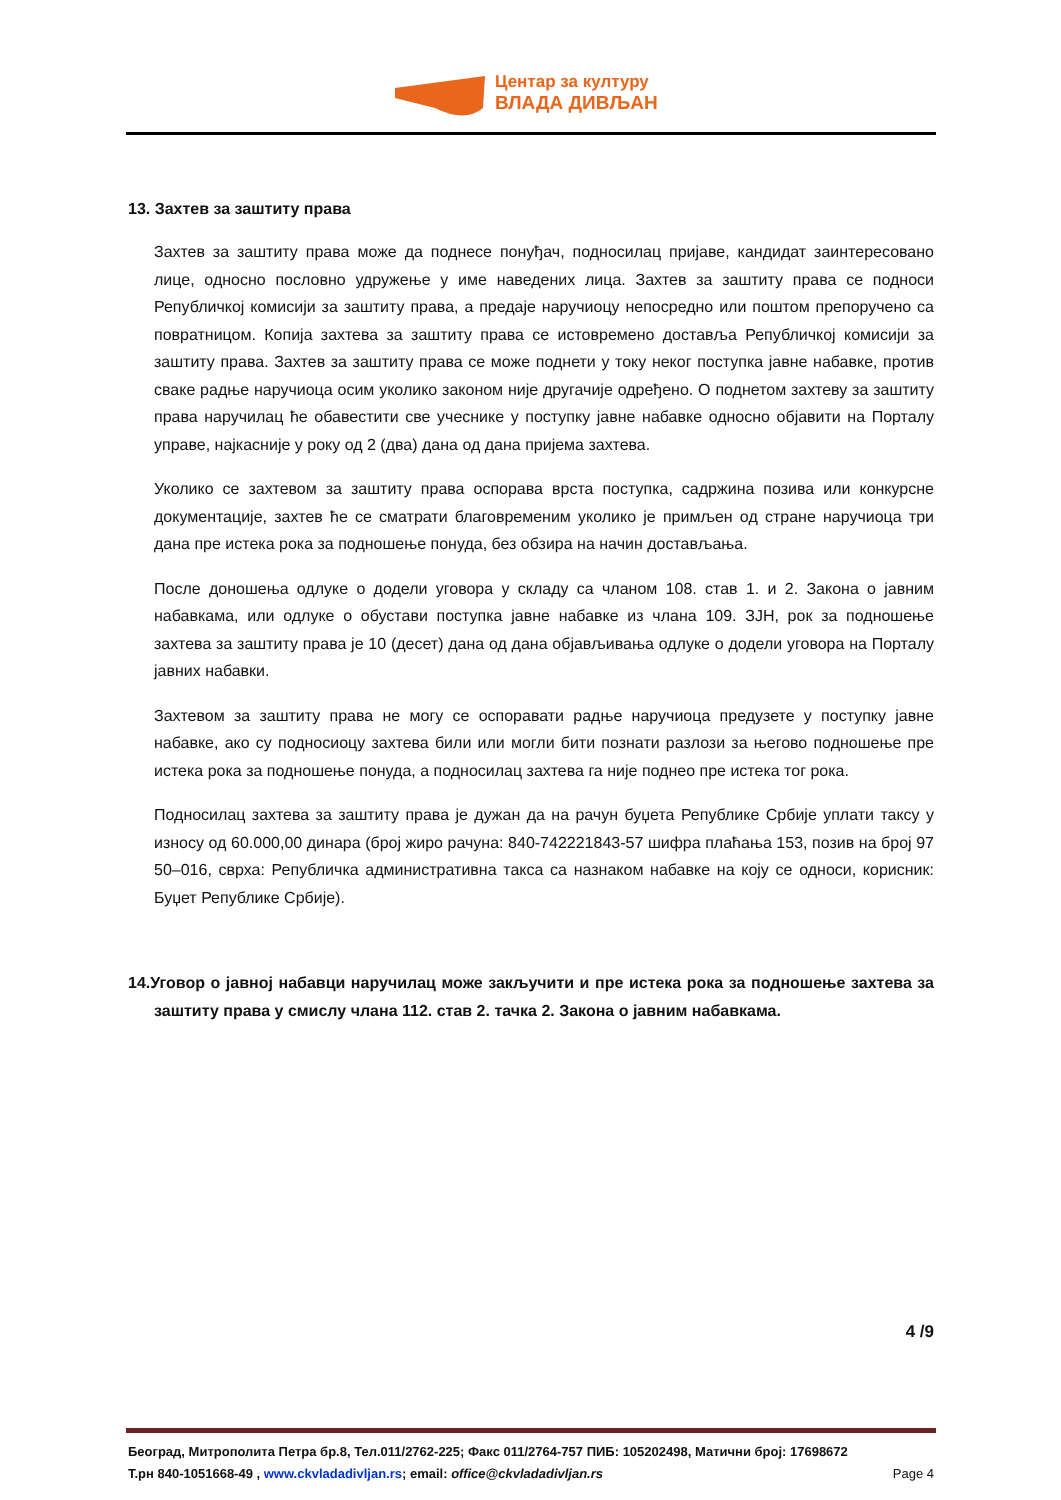Центар за културу
ВЛАДА ДИВЉАН
13. Захтев за заштиту права
Захтев за заштиту права може да поднесе понуђач, подносилац пријаве, кандидат заинтересовано лице, односно пословно удружење у име наведених лица. Захтев за заштиту права се подноси Републичкој комисији за заштиту права, а предаје наручиоцу непосредно или поштом препоручено са повратницом. Копија захтева за заштиту права се истовремено доставља Републичкој комисији за заштиту права. Захтев за заштиту права се може поднети у току неког поступка јавне набавке, против сваке радње наручиоца осим уколико законом није другачије одређено. О поднетом захтеву за заштиту права наручилац ће обавестити све учеснике у поступку јавне набавке односно објавити на Порталу управе, најкасније у року од 2 (два) дана од дана пријема захтева.
Уколико се захтевом за заштиту права оспорава врста поступка, садржина позива или конкурсне документације, захтев ће се сматрати благовременим уколико је примљен од стране наручиоца три дана пре истека рока за подношење понуда, без обзира на начин достављања.
После доношења одлуке о додели уговора у складу са чланом 108. став 1. и 2. Закона о јавним набавкама, или одлуке о обустави поступка јавне набавке из члана 109. ЗЈН, рок за подношење захтева за заштиту права је 10 (десет) дана од дана објављивања одлуке о додели уговора на Порталу јавних набавки.
Захтевом за заштиту права не могу се оспоравати радње наручиоца предузете у поступку јавне набавке, ако су подносиоцу захтева били или могли бити познати разлози за његово подношење пре истека рока за подношење понуда, а подносилац захтева га није поднео пре истека тог рока.
Подносилац захтева за заштиту права је дужан да на рачун буџета Републике Србије уплати таксу у износу од 60.000,00 динара (број жиро рачуна: 840-742221843-57 шифра плаћања 153, позив на број 97 50–016, сврха: Републичка административна такса са назнаком набавке на коју се односи, корисник: Буџет Републике Србије).
14.Уговор о јавној набавци наручилац може закључити и пре истека рока за подношење захтева за заштиту права у смислу члана 112. став 2. тачка 2. Закона о јавним набавкама.
4 /9
Београд, Митрополита Петра бр.8, Тел.011/2762-225; Факс 011/2764-757 ПИБ: 105202498, Матични број: 17698672
Т.рн 840-1051668-49 , www.ckvladadivljan.rs; email: office@ckvladadivljan.rs Page 4